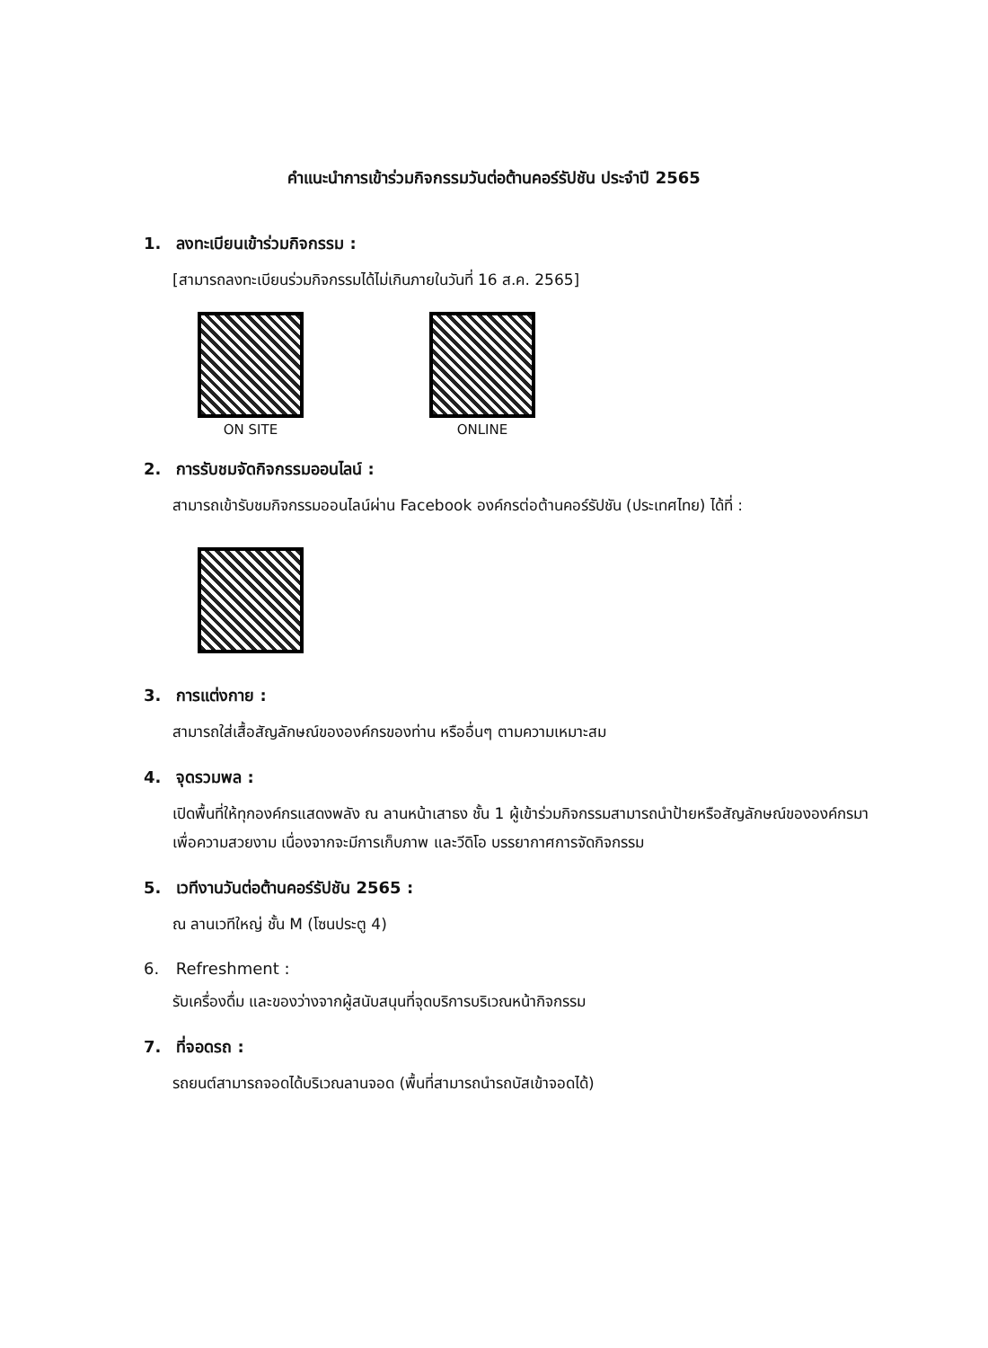คำแนะนำการเข้าร่วมกิจกรรมวันต่อต้านคอร์รัปชัน ประจำปี 2565
1. ลงทะเบียนเข้าร่วมกิจกรรม :
[สามารถลงทะเบียนร่วมกิจกรรมได้ไม่เกินภายในวันที่ 16 ส.ค. 2565]
ON SITE
ONLINE
2. การรับชมจัดกิจกรรมออนไลน์ :
สามารถเข้ารับชมกิจกรรมออนไลน์ผ่าน Facebook องค์กรต่อต้านคอร์รัปชัน (ประเทศไทย) ได้ที่ :
3. การแต่งกาย :
สามารถใส่เสื้อสัญลักษณ์ขององค์กรของท่าน หรืออื่นๆ ตามความเหมาะสม
4. จุดรวมพล :
เปิดพื้นที่ให้ทุกองค์กรแสดงพลัง ณ ลานหน้าเสาธง ชั้น 1 ผู้เข้าร่วมกิจกรรมสามารถนำป้ายหรือสัญลักษณ์ขององค์กรมาเพื่อความสวยงาม เนื่องจากจะมีการเก็บภาพ และวีดิโอ บรรยากาศการจัดกิจกรรม
5. เวทีงานวันต่อต้านคอร์รัปชัน 2565 :
ณ ลานเวทีใหญ่ ชั้น M (โซนประตู 4)
6. Refreshment :
รับเครื่องดื่ม และของว่างจากผู้สนับสนุนที่จุดบริการบริเวณหน้ากิจกรรม
7. ที่จอดรถ :
รถยนต์สามารถจอดได้บริเวณลานจอด (พื้นที่สามารถนำรถบัสเข้าจอดได้)